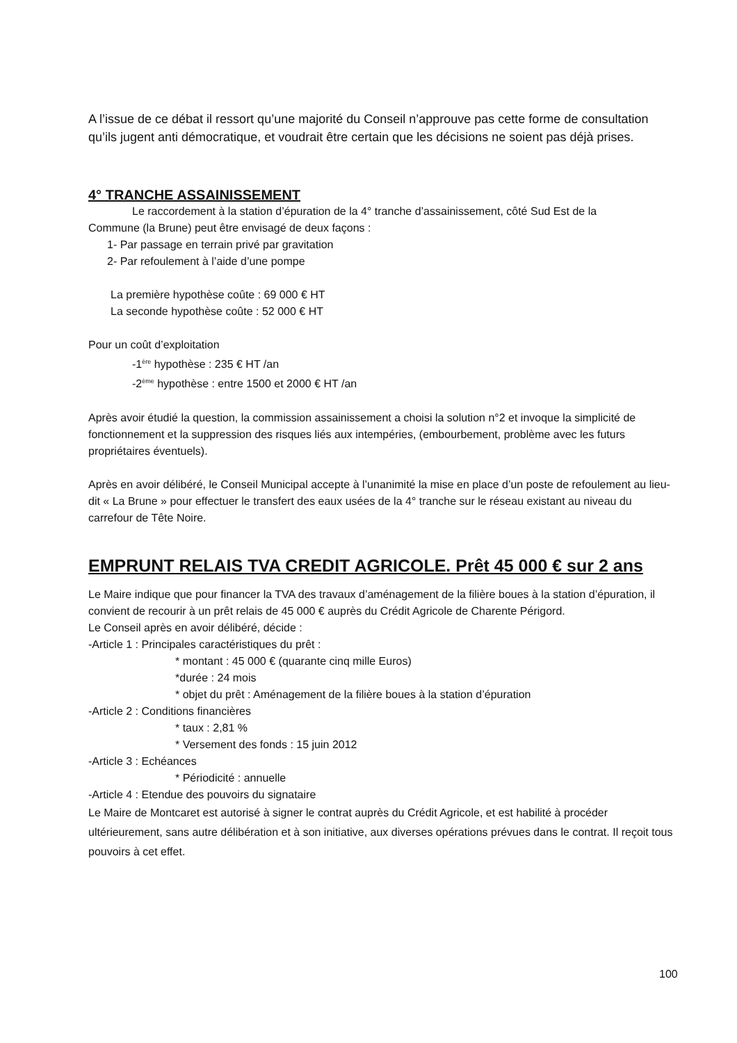A l’issue de ce débat il ressort qu’une majorité du Conseil n’approuve pas cette forme de consultation qu’ils jugent anti démocratique, et voudrait être certain que les décisions ne soient pas déjà prises.
4° TRANCHE ASSAINISSEMENT
Le raccordement à la station d’épuration de la 4° tranche d’assainissement, côté Sud Est de la
Commune (la Brune) peut être envisagé de deux façons :
1- Par passage en terrain privé par gravitation
2- Par refoulement à l’aide d’une pompe
La première hypothèse coûte : 69 000 € HT
La seconde hypothèse coûte : 52 000 € HT
Pour un coût d’exploitation
-1<sup>ère</sup> hypothèse : 235 € HT /an
-2<sup>ème</sup> hypothèse : entre 1500 et 2000 € HT /an
Après avoir étudié la question, la commission assainissement a choisi la solution n°2 et invoque la simplicité de fonctionnement et la suppression des risques liés aux intempéries, (embourbement, problème avec les futurs propriétaires éventuels).
Après en avoir délibéré, le Conseil Municipal accepte à l’unanimité la mise en place d’un poste de refoulement au lieu-dit « La Brune » pour effectuer le transfert des eaux usées de la 4° tranche sur le réseau existant au niveau du carrefour de Tête Noire.
EMPRUNT RELAIS TVA CREDIT AGRICOLE. Prêt 45 000 € sur 2 ans
Le Maire indique que pour financer la TVA des travaux d’aménagement de la filière boues à la station d’épuration, il convient de recourir à un prêt relais de 45 000 € auprès du Crédit Agricole de Charente Périgord.
Le Conseil après en avoir délibéré, décide :
-Article 1 : Principales caractéristiques du prêt :
* montant : 45 000 € (quarante cinq mille Euros)
*durée : 24 mois
* objet du prêt : Aménagement de la filière boues à la station d’épuration
-Article 2 : Conditions financières
* taux : 2,81 %
* Versement des fonds : 15 juin 2012
-Article 3 : Echéances
* Périodicité : annuelle
-Article 4 : Etendue des pouvoirs du signataire
Le Maire de Montcaret est autorisé à signer le contrat auprès du Crédit Agricole, et est habilité à procéder ultérieurement, sans autre délibération et à son initiative, aux diverses opérations prévues dans le contrat. Il reçoit tous pouvoirs à cet effet.
100